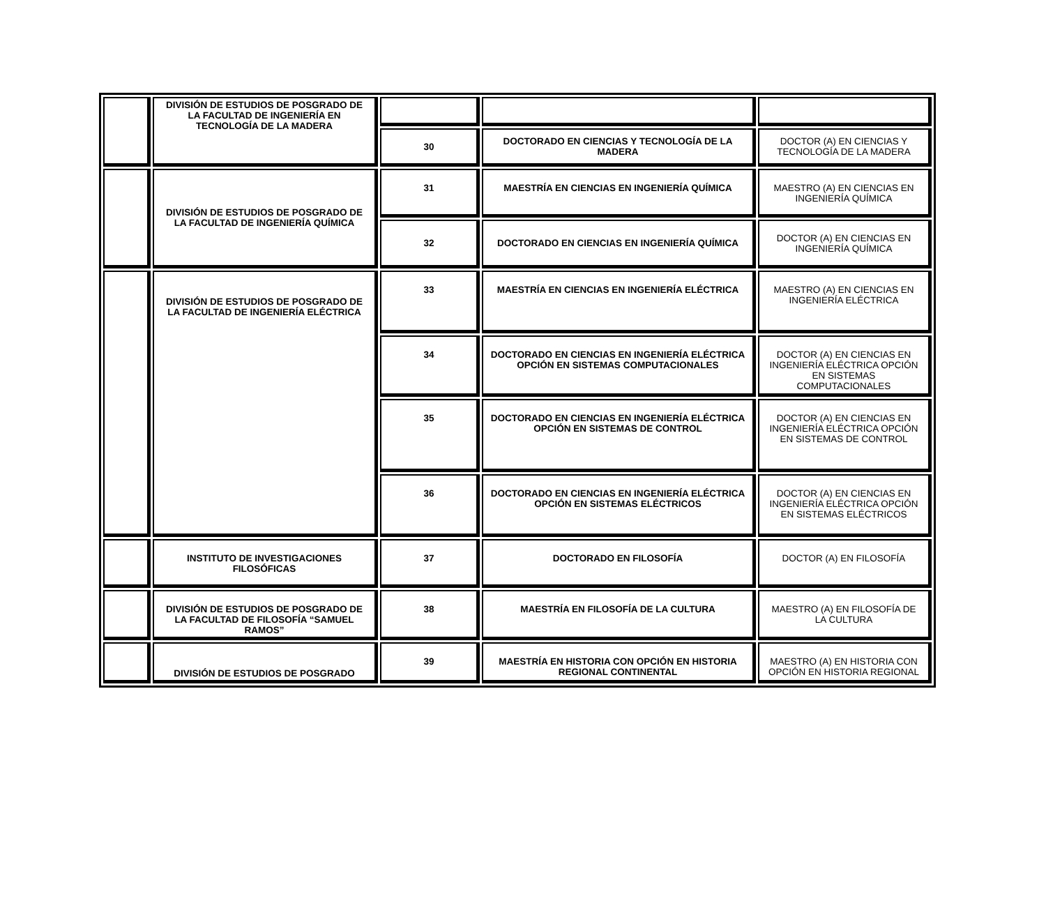| | DIVISIÓN DE ESTUDIOS DE POSGRADO DE LA FACULTAD DE INGENIERÍA EN TECNOLOGÍA DE LA MADERA | | | |
| | | 30 | DOCTORADO EN CIENCIAS Y TECNOLOGÍA DE LA MADERA | DOCTOR (A) EN CIENCIAS Y TECNOLOGÍA DE LA MADERA |
| | DIVISIÓN DE ESTUDIOS DE POSGRADO DE LA FACULTAD DE INGENIERÍA QUÍMICA | 31 | MAESTRÍA EN CIENCIAS EN INGENIERÍA QUÍMICA | MAESTRO (A) EN CIENCIAS EN INGENIERÍA QUÍMICA |
| | | 32 | DOCTORADO EN CIENCIAS EN INGENIERÍA QUÍMICA | DOCTOR (A) EN CIENCIAS EN INGENIERÍA QUÍMICA |
| | DIVISIÓN DE ESTUDIOS DE POSGRADO DE LA FACULTAD DE INGENIERÍA ELÉCTRICA | 33 | MAESTRÍA EN CIENCIAS EN INGENIERÍA ELÉCTRICA | MAESTRO (A) EN CIENCIAS EN INGENIERÍA ELÉCTRICA |
| | | 34 | DOCTORADO EN CIENCIAS EN INGENIERÍA ELÉCTRICA OPCIÓN EN SISTEMAS COMPUTACIONALES | DOCTOR (A) EN CIENCIAS EN INGENIERÍA ELÉCTRICA OPCIÓN EN SISTEMAS COMPUTACIONALES |
| | | 35 | DOCTORADO EN CIENCIAS EN INGENIERÍA ELÉCTRICA OPCIÓN EN SISTEMAS DE CONTROL | DOCTOR (A) EN CIENCIAS EN INGENIERÍA ELÉCTRICA OPCIÓN EN SISTEMAS DE CONTROL |
| | | 36 | DOCTORADO EN CIENCIAS EN INGENIERÍA ELÉCTRICA OPCIÓN EN SISTEMAS ELÉCTRICOS | DOCTOR (A) EN CIENCIAS EN INGENIERÍA ELÉCTRICA OPCIÓN EN SISTEMAS ELÉCTRICOS |
| | INSTITUTO DE INVESTIGACIONES FILOSÓFICAS | 37 | DOCTORADO EN FILOSOFÍA | DOCTOR (A) EN FILOSOFÍA |
| | DIVISIÓN DE ESTUDIOS DE POSGRADO DE LA FACULTAD DE FILOSOFÍA “SAMUEL RAMOS” | 38 | MAESTRÍA EN FILOSOFÍA DE LA CULTURA | MAESTRO (A) EN FILOSOFÍA DE LA CULTURA |
| | DIVISIÓN DE ESTUDIOS DE POSGRADO | 39 | MAESTRÍA EN HISTORIA CON OPCIÓN EN HISTORIA REGIONAL CONTINENTAL | MAESTRO (A) EN HISTORIA CON OPCIÓN EN HISTORIA REGIONAL |